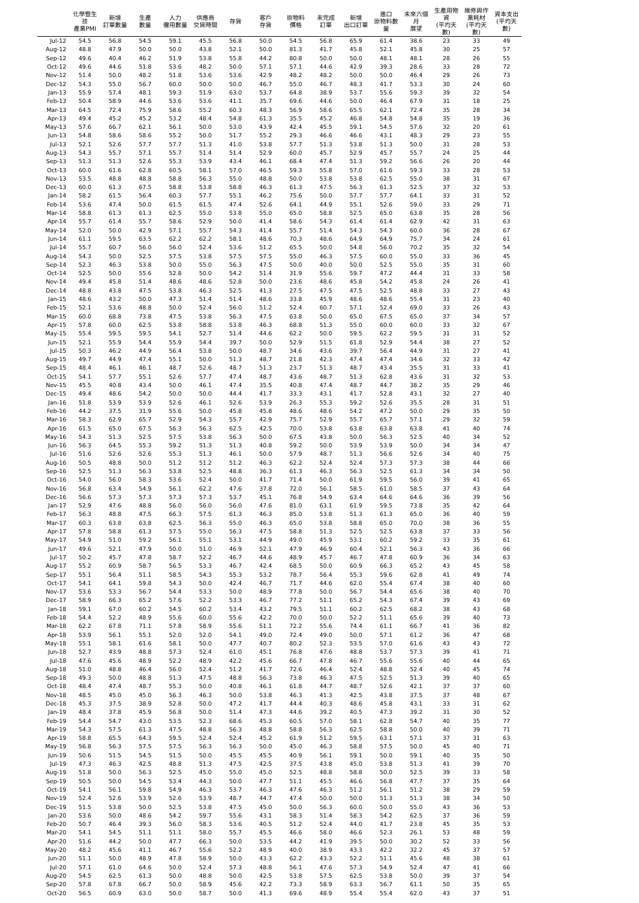| | 化學暨生技 產業PMI | 新增 訂單數量 | 生產 數量 | 人力 僱用數量 | 供應商 交貨時間 | 存貨 | 客戶 存貨 | 原物料 價格 | 未完成 訂單 | 新增 出口訂單 | 進口 原物料數量 | 未來六個月 展望 | 生產用物資 (平均天數) | 維修與作業耗材 (平均天數) | 資本支出 (平均天數) |
| --- | --- | --- | --- | --- | --- | --- | --- | --- | --- | --- | --- | --- | --- | --- | --- |
| Jul-12 | 54.5 | 56.8 | 54.5 | 59.1 | 45.5 | 56.8 | 50.0 | 54.5 | 56.8 | 65.9 | 61.4 | 38.6 | 23 | 33 | 49 |
| Aug-12 | 48.8 | 47.9 | 50.0 | 50.0 | 43.8 | 52.1 | 50.0 | 81.3 | 41.7 | 45.8 | 52.1 | 45.8 | 30 | 25 | 57 |
| Sep-12 | 49.6 | 40.4 | 46.2 | 51.9 | 53.8 | 55.8 | 44.2 | 80.8 | 50.0 | 50.0 | 48.1 | 48.1 | 28 | 26 | 55 |
| Oct-12 | 49.6 | 44.6 | 51.8 | 53.6 | 48.2 | 50.0 | 57.1 | 57.1 | 44.6 | 42.9 | 39.3 | 28.6 | 33 | 28 | 72 |
| Nov-12 | 51.4 | 50.0 | 48.2 | 51.8 | 53.6 | 53.6 | 42.9 | 48.2 | 48.2 | 50.0 | 50.0 | 46.4 | 29 | 26 | 73 |
| Dec-12 | 54.3 | 55.0 | 56.7 | 60.0 | 50.0 | 50.0 | 46.7 | 55.0 | 46.7 | 48.3 | 41.7 | 53.3 | 30 | 24 | 60 |
| Jan-13 | 55.9 | 57.4 | 48.1 | 59.3 | 51.9 | 63.0 | 53.7 | 64.8 | 38.9 | 53.7 | 55.6 | 59.3 | 39 | 32 | 54 |
| Feb-13 | 50.4 | 58.9 | 44.6 | 53.6 | 53.6 | 41.1 | 35.7 | 69.6 | 44.6 | 50.0 | 46.4 | 67.9 | 31 | 18 | 25 |
| Mar-13 | 64.5 | 72.4 | 75.9 | 58.6 | 55.2 | 60.3 | 48.3 | 56.9 | 58.6 | 65.5 | 62.1 | 72.4 | 35 | 28 | 34 |
| Apr-13 | 49.4 | 45.2 | 45.2 | 53.2 | 48.4 | 54.8 | 61.3 | 35.5 | 45.2 | 46.8 | 54.8 | 54.8 | 35 | 19 | 36 |
| May-13 | 57.6 | 66.7 | 62.1 | 56.1 | 50.0 | 53.0 | 43.9 | 42.4 | 45.5 | 59.1 | 54.5 | 57.6 | 32 | 20 | 61 |
| Jun-13 | 54.8 | 58.6 | 58.6 | 55.2 | 50.0 | 51.7 | 55.2 | 29.3 | 46.6 | 46.6 | 43.1 | 48.3 | 29 | 23 | 55 |
| Jul-13 | 52.1 | 52.6 | 57.7 | 57.7 | 51.3 | 41.0 | 53.8 | 57.7 | 51.3 | 53.8 | 51.3 | 50.0 | 31 | 28 | 53 |
| Aug-13 | 54.3 | 55.7 | 57.1 | 55.7 | 51.4 | 51.4 | 52.9 | 60.0 | 45.7 | 52.9 | 45.7 | 55.7 | 24 | 25 | 44 |
| Sep-13 | 51.3 | 51.3 | 52.6 | 55.3 | 53.9 | 43.4 | 46.1 | 68.4 | 47.4 | 51.3 | 59.2 | 56.6 | 26 | 20 | 44 |
| Oct-13 | 60.0 | 61.6 | 62.8 | 60.5 | 58.1 | 57.0 | 46.5 | 59.3 | 55.8 | 57.0 | 61.6 | 59.3 | 33 | 28 | 53 |
| Nov-13 | 53.5 | 48.8 | 48.8 | 58.8 | 56.3 | 55.0 | 48.8 | 50.0 | 53.8 | 53.8 | 62.5 | 55.0 | 38 | 31 | 67 |
| Dec-13 | 60.0 | 61.3 | 67.5 | 58.8 | 53.8 | 58.8 | 46.3 | 61.3 | 47.5 | 56.3 | 61.3 | 52.5 | 37 | 32 | 53 |
| Jan-14 | 58.2 | 61.5 | 56.4 | 60.3 | 57.7 | 55.1 | 46.2 | 75.6 | 50.0 | 57.7 | 57.7 | 64.1 | 33 | 31 | 52 |
| Feb-14 | 53.6 | 47.4 | 50.0 | 61.5 | 61.5 | 47.4 | 52.6 | 64.1 | 44.9 | 55.1 | 52.6 | 59.0 | 33 | 29 | 71 |
| Mar-14 | 58.8 | 61.3 | 61.3 | 62.5 | 55.0 | 53.8 | 55.0 | 65.0 | 58.8 | 52.5 | 65.0 | 63.8 | 35 | 28 | 56 |
| Apr-14 | 55.7 | 61.4 | 55.7 | 58.6 | 52.9 | 50.0 | 41.4 | 58.6 | 54.3 | 61.4 | 61.4 | 62.9 | 42 | 31 | 63 |
| May-14 | 52.0 | 50.0 | 42.9 | 57.1 | 55.7 | 54.3 | 41.4 | 55.7 | 51.4 | 54.3 | 54.3 | 60.0 | 36 | 28 | 67 |
| Jun-14 | 61.1 | 59.5 | 63.5 | 62.2 | 62.2 | 58.1 | 48.6 | 70.3 | 48.6 | 64.9 | 64.9 | 75.7 | 34 | 24 | 61 |
| Jul-14 | 55.7 | 60.7 | 56.0 | 56.0 | 52.4 | 53.6 | 51.2 | 65.5 | 50.0 | 54.8 | 56.0 | 70.2 | 35 | 32 | 54 |
| Aug-14 | 54.3 | 50.0 | 52.5 | 57.5 | 53.8 | 57.5 | 57.5 | 55.0 | 46.3 | 57.5 | 60.0 | 55.0 | 33 | 36 | 45 |
| Sep-14 | 52.3 | 46.3 | 53.8 | 50.0 | 55.0 | 56.3 | 47.5 | 50.0 | 40.0 | 50.0 | 52.5 | 55.0 | 35 | 31 | 60 |
| Oct-14 | 52.5 | 50.0 | 55.6 | 52.8 | 50.0 | 54.2 | 51.4 | 31.9 | 55.6 | 59.7 | 47.2 | 44.4 | 31 | 33 | 58 |
| Nov-14 | 49.4 | 45.8 | 51.4 | 48.6 | 48.6 | 52.8 | 50.0 | 23.6 | 48.6 | 45.8 | 54.2 | 45.8 | 24 | 26 | 41 |
| Dec-14 | 48.8 | 43.8 | 47.5 | 53.8 | 46.3 | 52.5 | 41.3 | 27.5 | 47.5 | 47.5 | 52.5 | 48.8 | 33 | 27 | 43 |
| Jan-15 | 48.6 | 43.2 | 50.0 | 47.3 | 51.4 | 51.4 | 48.6 | 33.8 | 45.9 | 48.6 | 48.6 | 55.4 | 31 | 23 | 40 |
| Feb-15 | 52.1 | 53.6 | 48.8 | 50.0 | 52.4 | 56.0 | 51.2 | 52.4 | 60.7 | 57.1 | 52.4 | 69.0 | 33 | 26 | 43 |
| Mar-15 | 60.0 | 68.8 | 73.8 | 47.5 | 53.8 | 56.3 | 47.5 | 63.8 | 50.0 | 65.0 | 67.5 | 65.0 | 37 | 34 | 57 |
| Apr-15 | 57.8 | 60.0 | 62.5 | 53.8 | 58.8 | 53.8 | 46.3 | 68.8 | 51.3 | 55.0 | 60.0 | 60.0 | 33 | 32 | 67 |
| May-15 | 55.4 | 59.5 | 59.5 | 54.1 | 52.7 | 51.4 | 44.6 | 62.2 | 50.0 | 59.5 | 62.2 | 59.5 | 31 | 31 | 52 |
| Jun-15 | 52.1 | 55.9 | 54.4 | 55.9 | 54.4 | 39.7 | 50.0 | 52.9 | 51.5 | 61.8 | 52.9 | 54.4 | 38 | 27 | 52 |
| Jul-15 | 50.3 | 46.2 | 44.9 | 56.4 | 53.8 | 50.0 | 48.7 | 34.6 | 43.6 | 39.7 | 56.4 | 44.9 | 31 | 27 | 41 |
| Aug-15 | 49.7 | 44.9 | 47.4 | 55.1 | 50.0 | 51.3 | 48.7 | 21.8 | 42.3 | 47.4 | 47.4 | 34.6 | 32 | 33 | 42 |
| Sep-15 | 48.4 | 46.1 | 46.1 | 48.7 | 52.6 | 48.7 | 51.3 | 23.7 | 51.3 | 48.7 | 43.4 | 35.5 | 31 | 33 | 41 |
| Oct-15 | 54.1 | 57.7 | 55.1 | 52.6 | 57.7 | 47.4 | 48.7 | 43.6 | 48.7 | 51.3 | 62.8 | 43.6 | 31 | 32 | 53 |
| Nov-15 | 45.5 | 40.8 | 43.4 | 50.0 | 46.1 | 47.4 | 35.5 | 40.8 | 47.4 | 48.7 | 44.7 | 38.2 | 35 | 29 | 46 |
| Dec-15 | 49.4 | 48.6 | 54.2 | 50.0 | 50.0 | 44.4 | 41.7 | 33.3 | 43.1 | 41.7 | 52.8 | 43.1 | 32 | 27 | 40 |
| Jan-16 | 51.8 | 53.9 | 53.9 | 52.6 | 46.1 | 52.6 | 53.9 | 26.3 | 55.3 | 59.2 | 52.6 | 35.5 | 28 | 31 | 51 |
| Feb-16 | 44.2 | 37.5 | 31.9 | 55.6 | 50.0 | 45.8 | 45.8 | 48.6 | 48.6 | 54.2 | 47.2 | 50.0 | 29 | 35 | 50 |
| Mar-16 | 58.3 | 62.9 | 65.7 | 52.9 | 54.3 | 55.7 | 42.9 | 75.7 | 52.9 | 55.7 | 65.7 | 57.1 | 29 | 32 | 59 |
| Apr-16 | 61.5 | 65.0 | 67.5 | 56.3 | 56.3 | 62.5 | 42.5 | 70.0 | 53.8 | 63.8 | 63.8 | 63.8 | 41 | 40 | 74 |
| May-16 | 54.3 | 51.3 | 52.5 | 57.5 | 53.8 | 56.3 | 50.0 | 67.5 | 43.8 | 50.0 | 56.3 | 52.5 | 40 | 34 | 52 |
| Jun-16 | 56.3 | 64.5 | 55.3 | 59.2 | 51.3 | 51.3 | 40.8 | 59.2 | 50.0 | 53.9 | 53.9 | 50.0 | 34 | 34 | 47 |
| Jul-16 | 51.6 | 52.6 | 52.6 | 55.3 | 51.3 | 46.1 | 50.0 | 57.9 | 48.7 | 51.3 | 56.6 | 52.6 | 34 | 40 | 75 |
| Aug-16 | 50.5 | 48.8 | 50.0 | 51.2 | 51.2 | 51.2 | 46.3 | 62.2 | 52.4 | 52.4 | 57.3 | 57.3 | 38 | 44 | 66 |
| Sep-16 | 52.5 | 51.3 | 56.3 | 53.8 | 52.5 | 48.8 | 36.3 | 61.3 | 46.3 | 56.3 | 52.5 | 61.3 | 34 | 34 | 50 |
| Oct-16 | 54.0 | 56.0 | 58.3 | 53.6 | 52.4 | 50.0 | 41.7 | 71.4 | 50.0 | 61.9 | 59.5 | 56.0 | 39 | 41 | 65 |
| Nov-16 | 56.8 | 63.4 | 54.9 | 56.1 | 62.2 | 47.6 | 37.8 | 72.0 | 56.1 | 58.5 | 61.0 | 58.5 | 37 | 43 | 64 |
| Dec-16 | 56.6 | 57.3 | 57.3 | 57.3 | 57.3 | 53.7 | 45.1 | 76.8 | 54.9 | 63.4 | 64.6 | 64.6 | 36 | 39 | 56 |
| Jan-17 | 52.9 | 47.6 | 48.8 | 56.0 | 56.0 | 56.0 | 47.6 | 81.0 | 63.1 | 61.9 | 59.5 | 73.8 | 35 | 42 | 64 |
| Feb-17 | 56.3 | 48.8 | 47.5 | 66.3 | 57.5 | 61.3 | 46.3 | 85.0 | 53.8 | 51.3 | 61.3 | 65.0 | 36 | 40 | 59 |
| Mar-17 | 60.3 | 63.8 | 63.8 | 62.5 | 56.3 | 55.0 | 46.3 | 65.0 | 53.8 | 58.8 | 65.0 | 70.0 | 38 | 36 | 55 |
| Apr-17 | 57.8 | 58.8 | 61.3 | 57.5 | 55.0 | 56.3 | 47.5 | 58.8 | 51.3 | 52.5 | 52.5 | 63.8 | 37 | 33 | 56 |
| May-17 | 54.9 | 51.0 | 59.2 | 56.1 | 55.1 | 53.1 | 44.9 | 49.0 | 45.9 | 53.1 | 60.2 | 59.2 | 33 | 35 | 61 |
| Jun-17 | 49.6 | 52.1 | 47.9 | 50.0 | 51.0 | 46.9 | 52.1 | 47.9 | 46.9 | 60.4 | 52.1 | 56.3 | 43 | 36 | 66 |
| Jul-17 | 50.2 | 45.7 | 47.8 | 58.7 | 52.2 | 46.7 | 44.6 | 48.9 | 45.7 | 46.7 | 47.8 | 60.9 | 36 | 34 | 63 |
| Aug-17 | 55.2 | 60.9 | 58.7 | 56.5 | 53.3 | 46.7 | 42.4 | 68.5 | 50.0 | 60.9 | 66.3 | 65.2 | 43 | 45 | 58 |
| Sep-17 | 55.1 | 56.4 | 51.1 | 58.5 | 54.3 | 55.3 | 53.2 | 78.7 | 56.4 | 55.3 | 59.6 | 62.8 | 41 | 49 | 74 |
| Oct-17 | 54.1 | 64.1 | 59.8 | 54.3 | 50.0 | 42.4 | 46.7 | 71.7 | 44.6 | 62.0 | 55.4 | 67.4 | 38 | 40 | 60 |
| Nov-17 | 53.6 | 53.3 | 56.7 | 54.4 | 53.3 | 50.0 | 48.9 | 77.8 | 50.0 | 56.7 | 54.4 | 65.6 | 38 | 40 | 70 |
| Dec-17 | 58.9 | 66.3 | 65.2 | 57.6 | 52.2 | 53.3 | 46.7 | 77.2 | 51.1 | 65.2 | 54.3 | 67.4 | 39 | 43 | 69 |
| Jan-18 | 59.1 | 67.0 | 60.2 | 54.5 | 60.2 | 53.4 | 43.2 | 79.5 | 51.1 | 60.2 | 62.5 | 68.2 | 38 | 43 | 68 |
| Feb-18 | 54.4 | 52.2 | 48.9 | 55.6 | 60.0 | 55.6 | 42.2 | 70.0 | 50.0 | 52.2 | 51.1 | 65.6 | 39 | 40 | 73 |
| Mar-18 | 62.2 | 67.8 | 71.1 | 57.8 | 58.9 | 55.6 | 51.1 | 72.2 | 55.6 | 74.4 | 61.1 | 66.7 | 41 | 36 | 82 |
| Apr-18 | 53.9 | 56.1 | 55.1 | 52.0 | 52.0 | 54.1 | 49.0 | 72.4 | 49.0 | 50.0 | 57.1 | 61.2 | 36 | 47 | 68 |
| May-18 | 55.1 | 58.1 | 61.6 | 58.1 | 50.0 | 47.7 | 40.7 | 80.2 | 52.3 | 53.5 | 57.0 | 61.6 | 43 | 43 | 72 |
| Jun-18 | 52.7 | 43.9 | 48.8 | 57.3 | 52.4 | 61.0 | 45.1 | 76.8 | 47.6 | 48.8 | 53.7 | 57.3 | 39 | 41 | 71 |
| Jul-18 | 47.6 | 45.6 | 48.9 | 52.2 | 48.9 | 42.2 | 45.6 | 66.7 | 47.8 | 46.7 | 55.6 | 55.6 | 40 | 44 | 65 |
| Aug-18 | 51.0 | 48.8 | 46.4 | 56.0 | 52.4 | 51.2 | 41.7 | 72.6 | 46.4 | 52.4 | 48.8 | 52.4 | 40 | 45 | 74 |
| Sep-18 | 49.3 | 50.0 | 48.8 | 51.3 | 47.5 | 48.8 | 56.3 | 73.8 | 46.3 | 47.5 | 52.5 | 51.3 | 39 | 40 | 65 |
| Oct-18 | 48.4 | 47.4 | 48.7 | 55.3 | 50.0 | 40.8 | 46.1 | 61.8 | 44.7 | 48.7 | 52.6 | 42.1 | 37 | 37 | 60 |
| Nov-18 | 48.5 | 45.0 | 45.0 | 56.3 | 46.3 | 50.0 | 53.8 | 46.3 | 41.3 | 42.5 | 43.8 | 37.5 | 37 | 48 | 67 |
| Dec-18 | 45.3 | 37.5 | 38.9 | 52.8 | 50.0 | 47.2 | 41.7 | 44.4 | 40.3 | 48.6 | 45.8 | 43.1 | 33 | 31 | 62 |
| Jan-19 | 48.4 | 37.8 | 45.9 | 56.8 | 50.0 | 51.4 | 47.3 | 44.6 | 39.2 | 40.5 | 47.3 | 39.2 | 31 | 30 | 52 |
| Feb-19 | 54.4 | 54.7 | 43.0 | 53.5 | 52.3 | 68.6 | 45.3 | 60.5 | 57.0 | 58.1 | 62.8 | 54.7 | 40 | 35 | 77 |
| Mar-19 | 54.3 | 57.5 | 61.3 | 47.5 | 48.8 | 56.3 | 48.8 | 58.8 | 56.3 | 62.5 | 58.8 | 50.0 | 40 | 39 | 71 |
| Apr-19 | 58.8 | 65.5 | 64.3 | 59.5 | 52.4 | 52.4 | 45.2 | 61.9 | 51.2 | 59.5 | 63.1 | 57.1 | 37 | 31 | 63 |
| May-19 | 56.8 | 56.3 | 57.5 | 57.5 | 56.3 | 56.3 | 50.0 | 45.0 | 46.3 | 58.8 | 57.5 | 50.0 | 45 | 40 | 71 |
| Jun-19 | 50.6 | 51.5 | 54.5 | 51.5 | 50.0 | 45.5 | 45.5 | 40.9 | 56.1 | 59.1 | 50.0 | 59.1 | 40 | 35 | 50 |
| Jul-19 | 47.3 | 46.3 | 42.5 | 48.8 | 51.3 | 47.5 | 42.5 | 37.5 | 43.8 | 45.0 | 53.8 | 51.3 | 41 | 39 | 70 |
| Aug-19 | 51.8 | 50.0 | 56.3 | 52.5 | 45.0 | 55.0 | 45.0 | 52.5 | 48.8 | 58.8 | 50.0 | 52.5 | 39 | 33 | 58 |
| Sep-19 | 50.5 | 50.0 | 54.5 | 53.4 | 44.3 | 50.0 | 47.7 | 51.1 | 45.5 | 46.6 | 56.8 | 47.7 | 37 | 35 | 64 |
| Oct-19 | 54.1 | 56.1 | 59.8 | 54.9 | 46.3 | 53.7 | 46.3 | 47.6 | 46.3 | 51.2 | 56.1 | 51.2 | 38 | 29 | 59 |
| Nov-19 | 52.4 | 52.6 | 53.9 | 52.6 | 53.9 | 48.7 | 44.7 | 47.4 | 50.0 | 50.0 | 51.3 | 51.3 | 38 | 34 | 50 |
| Dec-19 | 51.5 | 53.8 | 50.0 | 52.5 | 53.8 | 47.5 | 45.0 | 50.0 | 56.3 | 60.0 | 50.0 | 55.0 | 43 | 36 | 53 |
| Jan-20 | 53.6 | 50.0 | 48.6 | 54.2 | 59.7 | 55.6 | 43.1 | 58.3 | 51.4 | 58.3 | 54.2 | 62.5 | 37 | 36 | 59 |
| Feb-20 | 50.7 | 46.4 | 39.3 | 56.0 | 58.3 | 53.6 | 40.5 | 51.2 | 52.4 | 44.0 | 41.7 | 23.8 | 45 | 35 | 53 |
| Mar-20 | 54.1 | 54.5 | 51.1 | 51.1 | 58.0 | 55.7 | 45.5 | 46.6 | 58.0 | 46.6 | 52.3 | 26.1 | 53 | 48 | 59 |
| Apr-20 | 51.6 | 44.2 | 50.0 | 47.7 | 66.3 | 50.0 | 53.5 | 44.2 | 41.9 | 39.5 | 50.0 | 30.2 | 52 | 33 | 56 |
| May-20 | 48.2 | 45.6 | 41.1 | 46.7 | 55.6 | 52.2 | 48.9 | 40.0 | 38.9 | 43.3 | 42.2 | 32.2 | 45 | 37 | 57 |
| Jun-20 | 51.1 | 50.0 | 48.9 | 47.8 | 58.9 | 50.0 | 43.3 | 62.2 | 43.3 | 52.2 | 51.1 | 45.6 | 48 | 38 | 61 |
| Jul-20 | 57.1 | 61.0 | 64.6 | 50.0 | 52.4 | 57.3 | 48.8 | 56.1 | 47.6 | 57.3 | 54.9 | 52.4 | 47 | 41 | 66 |
| Aug-20 | 54.5 | 62.5 | 61.3 | 50.0 | 48.8 | 50.0 | 42.5 | 53.8 | 57.5 | 62.5 | 53.8 | 50.0 | 39 | 37 | 54 |
| Sep-20 | 57.8 | 67.8 | 66.7 | 50.0 | 58.9 | 45.6 | 42.2 | 73.3 | 58.9 | 63.3 | 56.7 | 61.1 | 50 | 35 | 65 |
| Oct-20 | 56.5 | 60.9 | 63.0 | 50.0 | 58.7 | 50.0 | 41.3 | 69.6 | 48.9 | 55.4 | 55.4 | 62.0 | 43 | 37 | 51 |